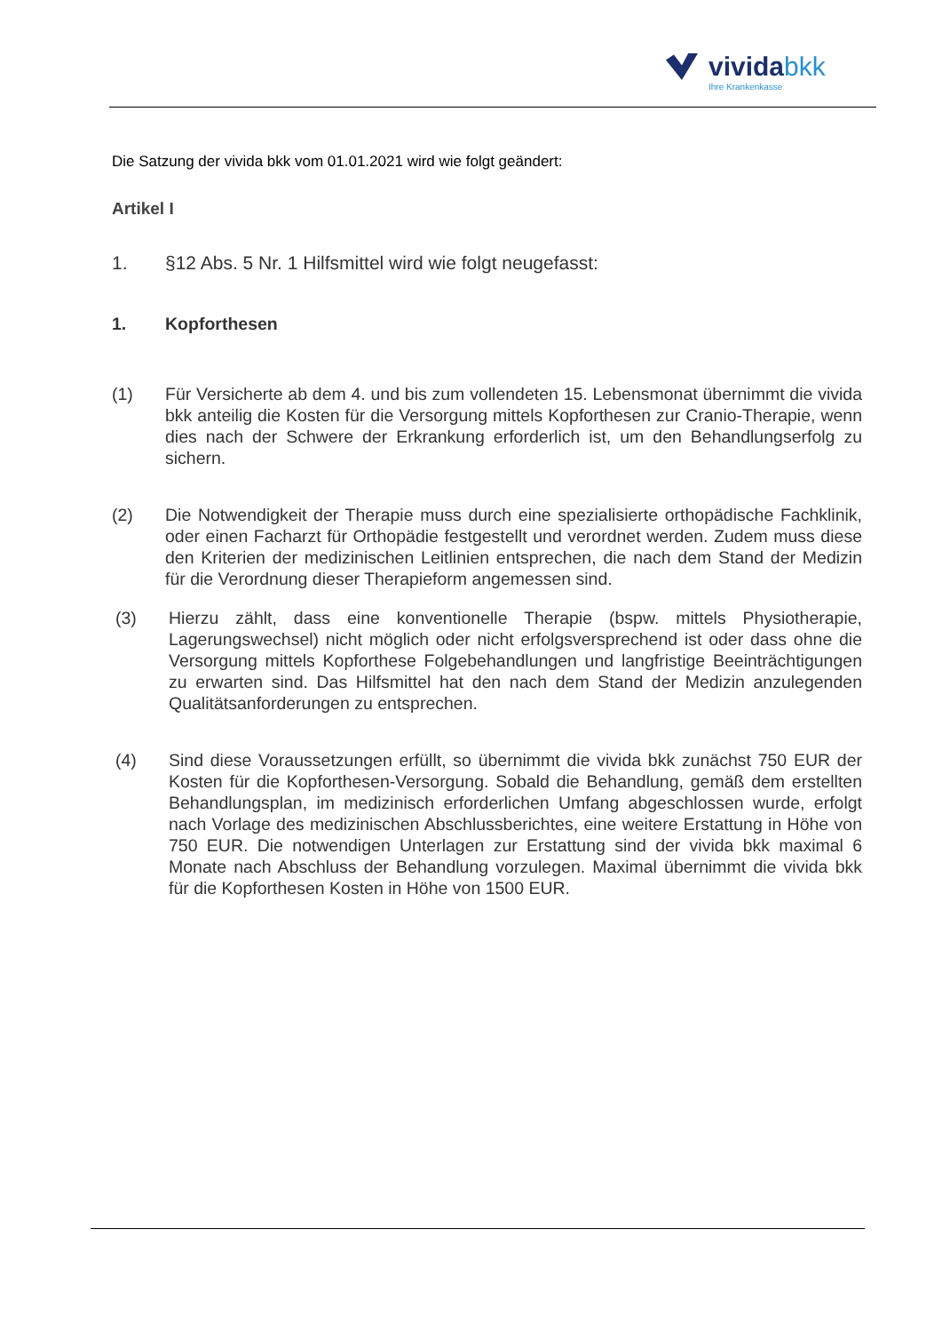vividabkk
Ihre Krankenkasse
Die Satzung der vivida bkk vom 01.01.2021 wird wie folgt geändert:
Artikel I
1. §12 Abs. 5 Nr. 1 Hilfsmittel wird wie folgt neugefasst:
1. Kopforthesen
(1) Für Versicherte ab dem 4. und bis zum vollendeten 15. Lebensmonat übernimmt die vivida bkk anteilig die Kosten für die Versorgung mittels Kopforthesen zur Cranio-Therapie, wenn dies nach der Schwere der Erkrankung erforderlich ist, um den Behandlungserfolg zu sichern.
(2) Die Notwendigkeit der Therapie muss durch eine spezialisierte orthopädische Fachklinik, oder einen Facharzt für Orthopädie festgestellt und verordnet werden. Zudem muss diese den Kriterien der medizinischen Leitlinien entsprechen, die nach dem Stand der Medizin für die Verordnung dieser Therapieform angemessen sind.
(3) Hierzu zählt, dass eine konventionelle Therapie (bspw. mittels Physiotherapie, Lagerungswechsel) nicht möglich oder nicht erfolgsversprechend ist oder dass ohne die Versorgung mittels Kopforthese Folgebehandlungen und langfristige Beeinträchtigungen zu erwarten sind. Das Hilfsmittel hat den nach dem Stand der Medizin anzulegenden Qualitätsanforderungen zu entsprechen.
(4) Sind diese Voraussetzungen erfüllt, so übernimmt die vivida bkk zunächst 750 EUR der Kosten für die Kopforthesen-Versorgung. Sobald die Behandlung, gemäß dem erstellten Behandlungsplan, im medizinisch erforderlichen Umfang abgeschlossen wurde, erfolgt nach Vorlage des medizinischen Abschlussberichtes, eine weitere Erstattung in Höhe von 750 EUR. Die notwendigen Unterlagen zur Erstattung sind der vivida bkk maximal 6 Monate nach Abschluss der Behandlung vorzulegen. Maximal übernimmt die vivida bkk für die Kopforthesen Kosten in Höhe von 1500 EUR.